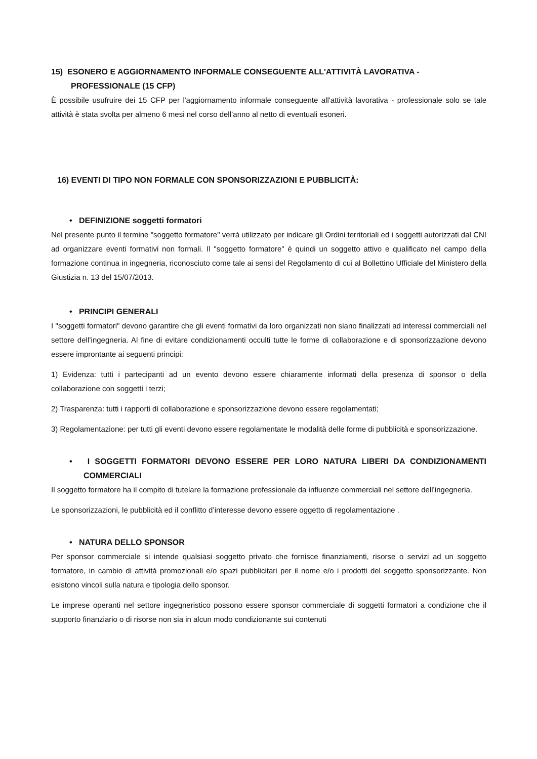15) ESONERO E AGGIORNAMENTO INFORMALE CONSEGUENTE ALL'ATTIVITÀ LAVORATIVA - PROFESSIONALE (15 CFP)
È possibile usufruire dei 15 CFP per l'aggiornamento informale conseguente all'attività lavorativa - professionale solo se tale attività è stata svolta per almeno 6 mesi nel corso dell’anno al netto di eventuali esoneri.
16) EVENTI DI TIPO NON FORMALE CON SPONSORIZZAZIONI E PUBBLICITÀ:
• DEFINIZIONE soggetti formatori
Nel presente punto il termine "soggetto formatore" verrà utilizzato per indicare gli Ordini territoriali ed i soggetti autorizzati dal CNI ad organizzare eventi formativi non formali. Il "soggetto formatore" è quindi un soggetto attivo e qualificato nel campo della formazione continua in ingegneria, riconosciuto come tale ai sensi del Regolamento di cui al Bollettino Ufficiale del Ministero della Giustizia n. 13 del 15/07/2013.
• PRINCIPI GENERALI
I "soggetti formatori" devono garantire che gli eventi formativi da loro organizzati non siano finalizzati ad interessi commerciali nel settore dell’ingegneria. Al fine di evitare condizionamenti occulti tutte le forme di collaborazione e di sponsorizzazione devono essere improntante ai seguenti principi:
1) Evidenza: tutti i partecipanti ad un evento devono essere chiaramente informati della presenza di sponsor o della collaborazione con soggetti i terzi;
2) Trasparenza: tutti i rapporti di collaborazione e sponsorizzazione devono essere regolamentati;
3) Regolamentazione: per tutti gli eventi devono essere regolamentate le modalità delle forme di pubblicità e sponsorizzazione.
• I SOGGETTI FORMATORI DEVONO ESSERE PER LORO NATURA LIBERI DA CONDIZIONAMENTI COMMERCIALI
Il soggetto formatore ha il compito di tutelare la formazione professionale da influenze commerciali nel settore dell’ingegneria.
Le sponsorizzazioni, le pubblicità ed il conflitto d’interesse devono essere oggetto di regolamentazione .
• NATURA DELLO SPONSOR
Per sponsor commerciale si intende qualsiasi soggetto privato che fornisce finanziamenti, risorse o servizi ad un soggetto formatore, in cambio di attività promozionali e/o spazi pubblicitari per il nome e/o i prodotti del soggetto sponsorizzante. Non esistono vincoli sulla natura e tipologia dello sponsor.
Le imprese operanti nel settore ingegneristico possono essere sponsor commerciale di soggetti formatori a condizione che il supporto finanziario o di risorse non sia in alcun modo condizionante sui contenuti